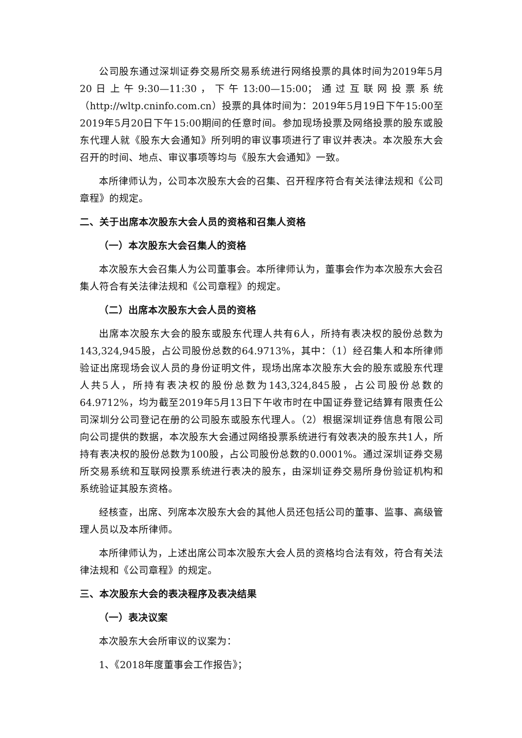公司股东通过深圳证券交易所交易系统进行网络投票的具体时间为2019年5月20日上午9:30—11:30，下午13:00—15:00；通过互联网投票系统（http://wltp.cninfo.com.cn）投票的具体时间为：2019年5月19日下午15:00至2019年5月20日下午15:00期间的任意时间。参加现场投票及网络投票的股东或股东代理人就《股东大会通知》所列明的审议事项进行了审议并表决。本次股东大会召开的时间、地点、审议事项等均与《股东大会通知》一致。
本所律师认为，公司本次股东大会的召集、召开程序符合有关法律法规和《公司章程》的规定。
二、关于出席本次股东大会人员的资格和召集人资格
（一）本次股东大会召集人的资格
本次股东大会召集人为公司董事会。本所律师认为，董事会作为本次股东大会召集人符合有关法律法规和《公司章程》的规定。
（二）出席本次股东大会人员的资格
出席本次股东大会的股东或股东代理人共有6人，所持有表决权的股份总数为143,324,945股，占公司股份总数的64.9713%，其中：（1）经召集人和本所律师验证出席现场会议人员的身份证明文件，现场出席本次股东大会的股东或股东代理人共5人，所持有表决权的股份总数为143,324,845股，占公司股份总数的64.9712%，均为截至2019年5月13日下午收市时在中国证券登记结算有限责任公司深圳分公司登记在册的公司股东或股东代理人。（2）根据深圳证券信息有限公司向公司提供的数据，本次股东大会通过网络投票系统进行有效表决的股东共1人，所持有表决权的股份总数为100股，占公司股份总数的0.0001%。通过深圳证券交易所交易系统和互联网投票系统进行表决的股东，由深圳证券交易所身份验证机构和系统验证其股东资格。
经核查，出席、列席本次股东大会的其他人员还包括公司的董事、监事、高级管理人员以及本所律师。
本所律师认为，上述出席公司本次股东大会人员的资格均合法有效，符合有关法律法规和《公司章程》的规定。
三、本次股东大会的表决程序及表决结果
（一）表决议案
本次股东大会所审议的议案为：
1、《2018年度董事会工作报告》；